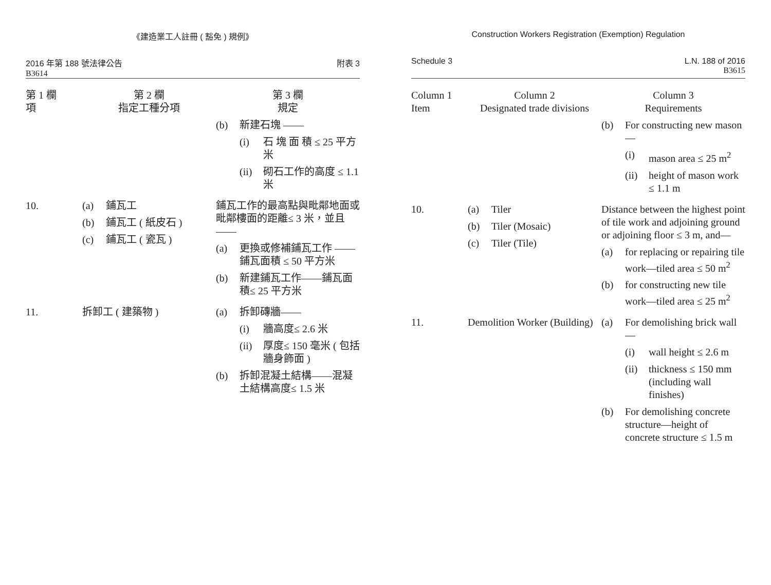《建造業工人註冊 ( 豁免 ) 規例》
2016 年第 188 號法律公告
B3614
附表 3
| 第 1 欄 項 | 第 2 欄 指定工種分項 | 第 3 欄 規定 |
| --- | --- | --- |
| | | (b) 新建石塊 —— (i) 石 塊 面 積 ≤ 25 平方米 (ii) 砌石工作的高度 ≤ 1.1 米 |
| 10. | (a) 鋪瓦工 (b) 鋪瓦工 ( 紙皮石 ) (c) 鋪瓦工 ( 瓷瓦 ) | 鋪瓦工作的最高點與毗鄰地面或毗鄰樓面的距離≤ 3 米，並且 —— (a) 更換或修補鋪瓦工作 —— 鋪瓦面積 ≤ 50 平方米 (b) 新建鋪瓦工作——鋪瓦面積≤ 25 平方米 |
| 11. | 拆卸工 ( 建築物 ) | (a) 拆卸磚牆—— (i) 牆高度≤ 2.6 米 (ii) 厚度≤ 150 毫米 ( 包括牆身飾面 ) (b) 拆卸混凝土結構——混凝土結構高度≤ 1.5 米 |
Construction Workers Registration (Exemption) Regulation
Schedule 3 L.N. 188 of 2016
B3615
| Column 1 Item | Column 2 Designated trade divisions | Column 3 Requirements |
| --- | --- | --- |
| | | (b) For constructing new mason— (i) mason area ≤ 25 m<sup>2</sup> (ii) height of mason work ≤ 1.1 m |
| 10. | (a) Tiler (b) Tiler (Mosaic) (c) Tiler (Tile) | Distance between the highest point of tile work and adjoining ground or adjoining floor ≤ 3 m, and— (a) for replacing or repairing tile work—tiled area ≤ 50 m<sup>2</sup> (b) for constructing new tile work—tiled area ≤ 25 m<sup>2</sup> |
| 11. | Demolition Worker (Building) | (a) For demolishing brick wall— (i) wall height ≤ 2.6 m (ii) thickness ≤ 150 mm (including wall finishes) (b) For demolishing concrete structure—height of concrete structure ≤ 1.5 m |